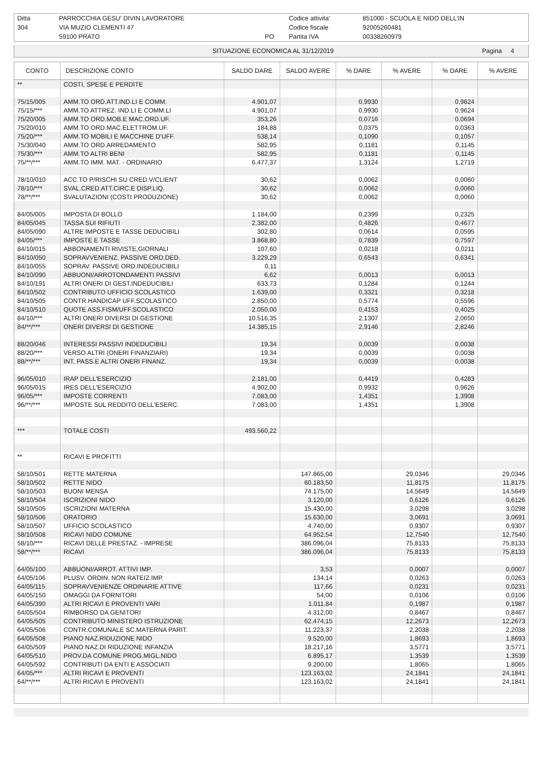| Ditta | PARROCCHIA GESU' DIVIN LAVORATORE | | Codice attivita' | 851000 - SCUOLA E NIDO DELL'IN |
| 304 | VIA MUZIO CLEMENTI 47 | | Codice fiscale | 92005260481 |
| | 59100 PRATO | PO | Partita IVA | 00338260979 |
| SITUAZIONE ECONOMICA AL 31/12/2019 | Pagina 4 |
| CONTO | DESCRIZIONE CONTO | SALDO DARE | SALDO AVERE | % DARE | % AVERE | % DARE | % AVERE |
| --- | --- | --- | --- | --- | --- | --- | --- |
| ** | COSTI, SPESE E PERDITE | | | | | | |
| 75/15/005 | AMM.TO ORD.ATT.IND.LI E COMM. | 4.901,07 | | 0,9930 | | 0,9624 | |
| 75/15/*** | AMM.TO ATTREZ. IND.LI E COMM.LI | 4.901,07 | | 0,9930 | | 0,9624 | |
| 75/20/005 | AMM.TO ORD.MOB.E MAC.ORD.UF. | 353,26 | | 0,0716 | | 0,0694 | |
| 75/20/010 | AMM.TO ORD.MAC.ELETTROM.UF. | 184,88 | | 0,0375 | | 0,0363 | |
| 75/20/*** | AMM.TO MOBILI E MACCHINE D'UFF. | 538,14 | | 0,1090 | | 0,1057 | |
| 75/30/040 | AMM.TO ORD.ARREDAMENTO | 582,95 | | 0,1181 | | 0,1145 | |
| 75/30/*** | AMM.TO ALTRI BENI | 582,95 | | 0,1181 | | 0,1145 | |
| 75/**/*** | AMM.TO IMM. MAT. - ORDINARIO | 6.477,37 | | 1,3124 | | 1,2719 | |
| 78/10/010 | ACC.TO P/RISCHI SU CRED.V/CLIENT | 30,62 | | 0,0062 | | 0,0060 | |
| 78/10/*** | SVAL.CRED.ATT.CIRC.E DISP.LIQ. | 30,62 | | 0,0062 | | 0,0060 | |
| 78/**/*** | SVALUTAZIONI (COSTI PRODUZIONE) | 30,62 | | 0,0062 | | 0,0060 | |
| 84/05/005 | IMPOSTA DI BOLLO | 1.184,00 | | 0,2399 | | 0,2325 | |
| 84/05/045 | TASSA SUI RIFIUTI | 2.382,00 | | 0,4826 | | 0,4677 | |
| 84/05/090 | ALTRE IMPOSTE E TASSE DEDUCIBILI | 302,80 | | 0,0614 | | 0,0595 | |
| 84/05/*** | IMPOSTE E TASSE | 3.868,80 | | 0,7839 | | 0,7597 | |
| 84/10/015 | ABBONAMENTI RIVISTE,GIORNALI | 107,60 | | 0,0218 | | 0,0211 | |
| 84/10/050 | SOPRAVVENIENZ. PASSIVE ORD.DED. | 3.229,29 | | 0,6543 | | 0,6341 | |
| 84/10/055 | SOPRAV. PASSIVE ORD.INDEDUCIBILI | 0,11 | | | | | |
| 84/10/090 | ABBUONI/ARROTONDAMENTI PASSIVI | 6,62 | | 0,0013 | | 0,0013 | |
| 84/10/191 | ALTRI ONERI DI GEST.INDEDUCIBILI | 633,73 | | 0,1284 | | 0,1244 | |
| 84/10/502 | CONTRIBUTO UFFICIO SCOLASTICO | 1.639,00 | | 0,3321 | | 0,3218 | |
| 84/10/505 | CONTR.HANDICAP UFF.SCOLASTICO | 2.850,00 | | 0,5774 | | 0,5596 | |
| 84/10/510 | QUOTE ASS.FISM/UFF.SCOLASTICO | 2.050,00 | | 0,4153 | | 0,4025 | |
| 84/10/*** | ALTRI ONERI DIVERSI DI GESTIONE | 10.516,35 | | 2,1307 | | 2,0650 | |
| 84/**/*** | ONERI DIVERSI DI GESTIONE | 14.385,15 | | 2,9146 | | 2,8246 | |
| 88/20/046 | INTERESSI PASSIVI INDEDUCIBILI | 19,34 | | 0,0039 | | 0,0038 | |
| 88/20/*** | VERSO ALTRI (ONERI FINANZIARI) | 19,34 | | 0,0039 | | 0,0038 | |
| 88/**/*** | INT. PASS.E ALTRI ONERI FINANZ. | 19,34 | | 0,0039 | | 0,0038 | |
| 96/05/010 | IRAP DELL'ESERCIZIO | 2.181,00 | | 0,4419 | | 0,4283 | |
| 96/05/015 | IRES DELL'ESERCIZIO | 4.902,00 | | 0,9932 | | 0,9626 | |
| 96/05/*** | IMPOSTE CORRENTI | 7.083,00 | | 1,4351 | | 1,3908 | |
| 96/**/*** | IMPOSTE SUL REDDITO DELL'ESERC. | 7.083,00 | | 1,4351 | | 1,3908 | |
| *** | TOTALE COSTI | 493.560,22 | | | | | |
| ** | RICAVI E PROFITTI | | | | | | |
| 58/10/501 | RETTE MATERNA | | 147.865,00 | | 29,0346 | | 29,0346 |
| 58/10/502 | RETTE NIDO | | 60.183,50 | | 11,8175 | | 11,8175 |
| 58/10/503 | BUONI MENSA | | 74.175,00 | | 14,5649 | | 14,5649 |
| 58/10/504 | ISCRIZIONI NIDO | | 3.120,00 | | 0,6126 | | 0,6126 |
| 58/10/505 | ISCRIZIONI MATERNA | | 15.430,00 | | 3,0298 | | 3,0298 |
| 58/10/506 | ORATORIO | | 15.630,00 | | 3,0691 | | 3,0691 |
| 58/10/507 | UFFICIO SCOLASTICO | | 4.740,00 | | 0,9307 | | 0,9307 |
| 58/10/508 | RICAVI NIDO COMUNE | | 64.952,54 | | 12,7540 | | 12,7540 |
| 58/10/*** | RICAVI DELLE PRESTAZ. - IMPRESE | | 386.096,04 | | 75,8133 | | 75,8133 |
| 58/**/*** | RICAVI | | 386.096,04 | | 75,8133 | | 75,8133 |
| 64/05/100 | ABBUONI/ARROT. ATTIVI IMP. | | 3,53 | | 0,0007 | | 0,0007 |
| 64/05/106 | PLUSV. ORDIN. NON RATEIZ.IMP. | | 134,14 | | 0,0263 | | 0,0263 |
| 64/05/115 | SOPRAVVENIENZE ORDINARIE ATTIVE | | 117,66 | | 0,0231 | | 0,0231 |
| 64/05/150 | OMAGGI DA FORNITORI | | 54,00 | | 0,0106 | | 0,0106 |
| 64/05/390 | ALTRI RICAVI E PROVENTI VARI | | 1.011,84 | | 0,1987 | | 0,1987 |
| 64/05/504 | RIMBORSO DA GENITORI | | 4.312,00 | | 0,8467 | | 0,8467 |
| 64/05/505 | CONTRIBUTO MINISTERO ISTRUZIONE | | 62.474,15 | | 12,2673 | | 12,2673 |
| 64/05/506 | CONTR.COMUNALE SC.MATERNA PARIT. | | 11.223,37 | | 2,2038 | | 2,2038 |
| 64/05/508 | PIANO NAZ.RIDUZIONE NIDO | | 9.520,00 | | 1,8693 | | 1,8693 |
| 64/05/509 | PIANO NAZ.DI RIDUZIONE INFANZIA | | 18.217,16 | | 3,5771 | | 3,5771 |
| 64/05/510 | PROV.DA COMUNE PROG.MIGL.NIDO | | 6.895,17 | | 1,3539 | | 1,3539 |
| 64/05/592 | CONTRIBUTI DA ENTI E ASSOCIATI | | 9.200,00 | | 1,8065 | | 1,8065 |
| 64/05/*** | ALTRI RICAVI E PROVENTI | | 123.163,02 | | 24,1841 | | 24,1841 |
| 64/**/*** | ALTRI RICAVI E PROVENTI | | 123.163,02 | | 24,1841 | | 24,1841 |